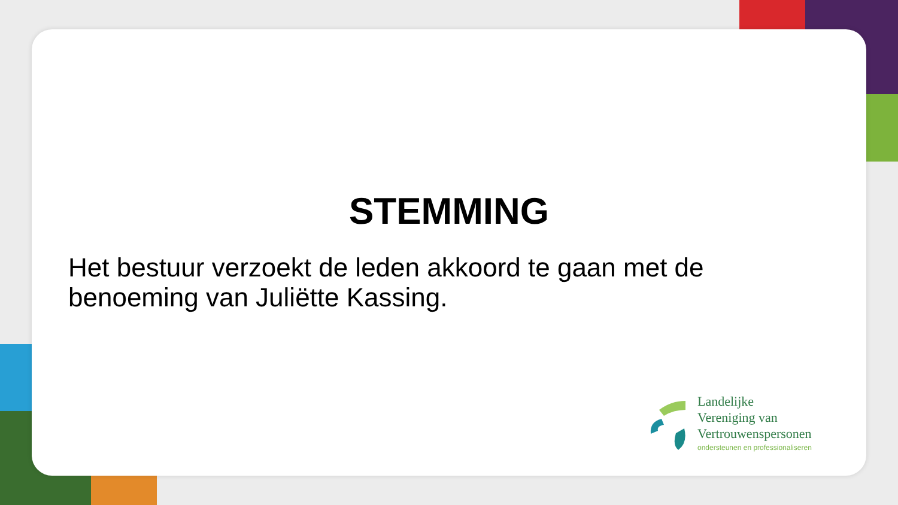STEMMING
Het bestuur verzoekt de leden akkoord te gaan met de benoeming van Juliëtte Kassing.
Landelijke
Vereniging van
Vertrouwenspersonen
ondersteunen en professionaliseren